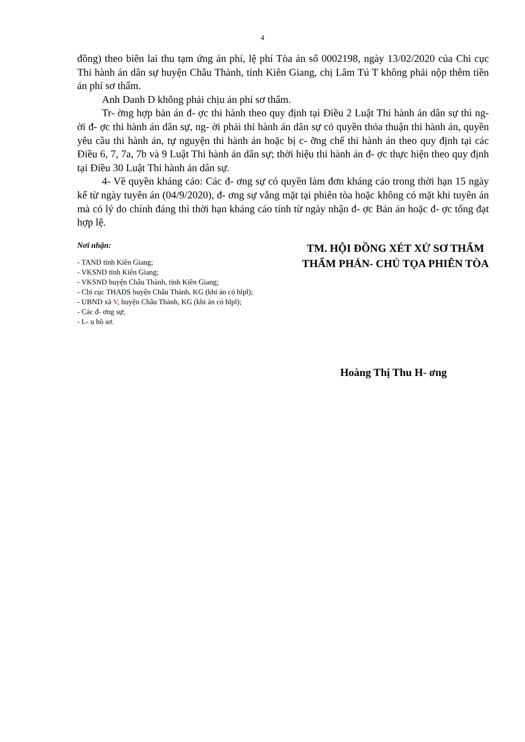4
đồng) theo biên lai thu tạm ứng án phí, lệ phí Tòa án số 0002198, ngày 13/02/2020 của Chi cục Thi hành án dân sự huyện Châu Thành, tỉnh Kiên Giang, chị Lâm Tú T không phải nộp thêm tiền án phí sơ thẩm.
Anh Danh D không phải chịu án phí sơ thẩm.
Tr- ờng hợp bản án đ- ợc thi hành theo quy định tại Điều 2 Luật Thi hành án dân sự thì ng- ời đ- ợc thi hành án dân sự, ng- ời phải thi hành án dân sự có quyền thỏa thuận thi hành án, quyền yêu cầu thi hành án, tự nguyện thi hành án hoặc bị c- ỡng chế thi hành án theo quy định tại các Điều 6, 7, 7a, 7b và 9 Luật Thi hành án dân sự; thời hiệu thi hành án đ- ợc thực hiện theo quy định tại Điều 30 Luật Thi hành án dân sự.
4- Về quyền kháng cáo: Các đ- ơng sự có quyền làm đơn kháng cáo trong thời hạn 15 ngày kể từ ngày tuyên án (04/9/2020), đ- ơng sự vắng mặt tại phiên tòa hoặc không có mặt khi tuyên án mà có lý do chính đáng thì thời hạn kháng cáo tính từ ngày nhận đ- ợc Bản án hoặc đ- ợc tống đạt hợp lệ.
Nơi nhận:
- TAND tỉnh Kiên Giang;
- VKSND tỉnh Kiên Giang;
- VKSND huyện Châu Thành, tỉnh Kiên Giang;
- Chi cục THADS huyện Châu Thành, KG (khi án có hlpl);
- UBND xã V, huyện Châu Thành, KG (khi án có hlpl);
- Các đ- ơng sự;
- L- u hồ sơ.
TM. HỘI ĐỒNG XÉT XỬ SƠ THẨM
THẨM PHÁN- CHỦ TỌA PHIÊN TÒA
Hoàng Thị Thu H- ơng